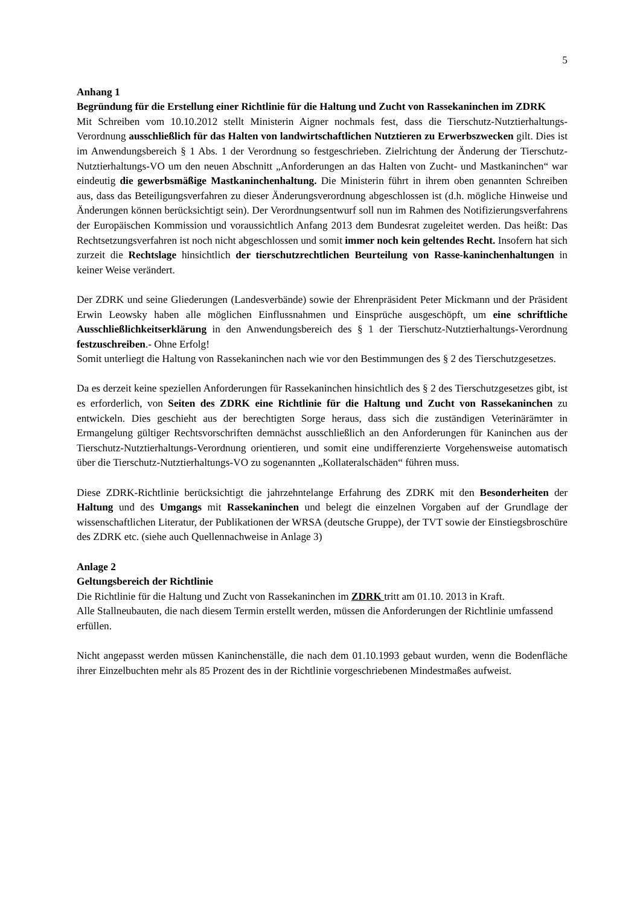5
Anhang 1
Begründung für die Erstellung einer Richtlinie für die Haltung und Zucht von Rassekaninchen im ZDRK
Mit Schreiben vom 10.10.2012 stellt Ministerin Aigner nochmals fest, dass die Tierschutz-Nutztierhaltungs-Verordnung ausschließlich für das Halten von landwirtschaftlichen Nutztieren zu Erwerbszwecken gilt. Dies ist im Anwendungsbereich § 1 Abs. 1 der Verordnung so festgeschrieben. Zielrichtung der Änderung der Tierschutz-Nutztierhaltungs-VO um den neuen Abschnitt „Anforderungen an das Halten von Zucht- und Mastkaninchen“ war eindeutig die gewerbsmäßige Mastkaninchenhaltung. Die Ministerin führt in ihrem oben genannten Schreiben aus, dass das Beteiligungsverfahren zu dieser Änderungsverordnung abgeschlossen ist (d.h. mögliche Hinweise und Änderungen können berücksichtigt sein). Der Verordnungsentwurf soll nun im Rahmen des Notifizierungsverfahrens der Europäischen Kommission und voraussichtlich Anfang 2013 dem Bundesrat zugeleitet werden. Das heißt: Das Rechtsetzungsverfahren ist noch nicht abgeschlossen und somit immer noch kein geltendes Recht. Insofern hat sich zurzeit die Rechtslage hinsichtlich der tierschutzrechtlichen Beurteilung von Rasse-kaninchenhaltungen in keiner Weise verändert.
Der ZDRK und seine Gliederungen (Landesverbände) sowie der Ehrenpräsident Peter Mickmann und der Präsident Erwin Leowsky haben alle möglichen Einflussnahmen und Einsprüche ausgeschöpft, um eine schriftliche Ausschließlichkeitserklärung in den Anwendungsbereich des § 1 der Tierschutz-Nutztierhaltungs-Verordnung festzuschreiben.- Ohne Erfolg!
Somit unterliegt die Haltung von Rassekaninchen nach wie vor den Bestimmungen des § 2 des Tierschutzgesetzes.
Da es derzeit keine speziellen Anforderungen für Rassekaninchen hinsichtlich des § 2 des Tierschutzgesetzes gibt, ist es erforderlich, von Seiten des ZDRK eine Richtlinie für die Haltung und Zucht von Rassekaninchen zu entwickeln. Dies geschieht aus der berechtigten Sorge heraus, dass sich die zuständigen Veterinärämter in Ermangelung gültiger Rechtsvorschriften demnächst ausschließlich an den Anforderungen für Kaninchen aus der Tierschutz-Nutztierhaltungs-Verordnung orientieren, und somit eine undifferenzierte Vorgehensweise automatisch über die Tierschutz-Nutztierhaltungs-VO zu sogenannten „Kollateralschäden“ führen muss.
Diese ZDRK-Richtlinie berücksichtigt die jahrzehntelange Erfahrung des ZDRK mit den Besonderheiten der Haltung und des Umgangs mit Rassekaninchen und belegt die einzelnen Vorgaben auf der Grundlage der wissenschaftlichen Literatur, der Publikationen der WRSA (deutsche Gruppe), der TVT sowie der Einstiegsbroschüre des ZDRK etc. (siehe auch Quellennachweise in Anlage 3)
Anlage 2
Geltungsbereich der Richtlinie
Die Richtlinie für die Haltung und Zucht von Rassekaninchen im ZDRK tritt am 01.10. 2013 in Kraft.
Alle Stallneubauten, die nach diesem Termin erstellt werden, müssen die Anforderungen der Richtlinie umfassend erfüllen.
Nicht angepasst werden müssen Kaninchenställe, die nach dem 01.10.1993 gebaut wurden, wenn die Bodenfläche ihrer Einzelbuchten mehr als 85 Prozent des in der Richtlinie vorgeschriebenen Mindestmaßes aufweist.